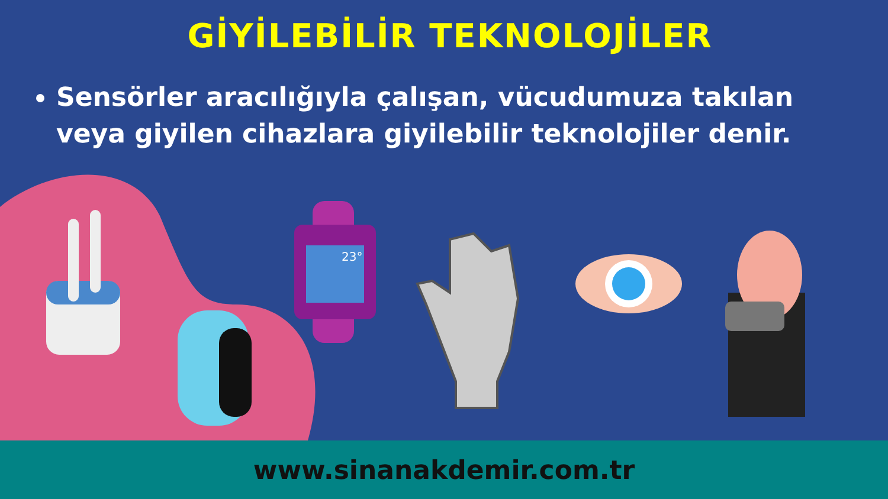GİYİLEBİLİR TEKNOLOJİLER
Sensörler aracılığıyla çalışan, vücudumuza takılan veya giyilen cihazlara giyilebilir teknolojiler denir.
23°
www.sinanakdemir.com.tr